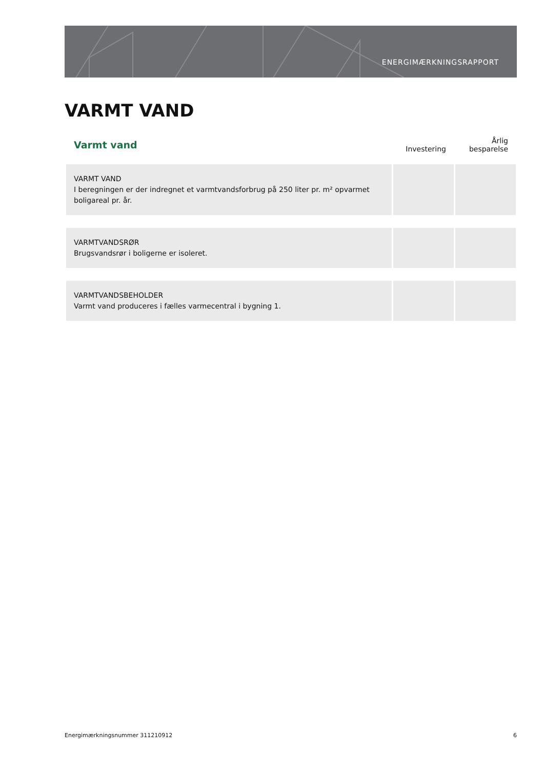ENERGIMÆRKNINGSRAPPORT
VARMT VAND
| Varmt vand | Investering | Årlig besparelse |
| --- | --- | --- |
| VARMT VAND I beregningen er der indregnet et varmtvandsforbrug på 250 liter pr. m² opvarmet boligareal pr. år. | | |
| VARMTVANDSRØR Brugsvandsrør i boligerne er isoleret. | | |
| VARMTVANDSBEHOLDER Varmt vand produceres i fælles varmecentral i bygning 1. | | |
Energimærkningsnummer 311210912
6